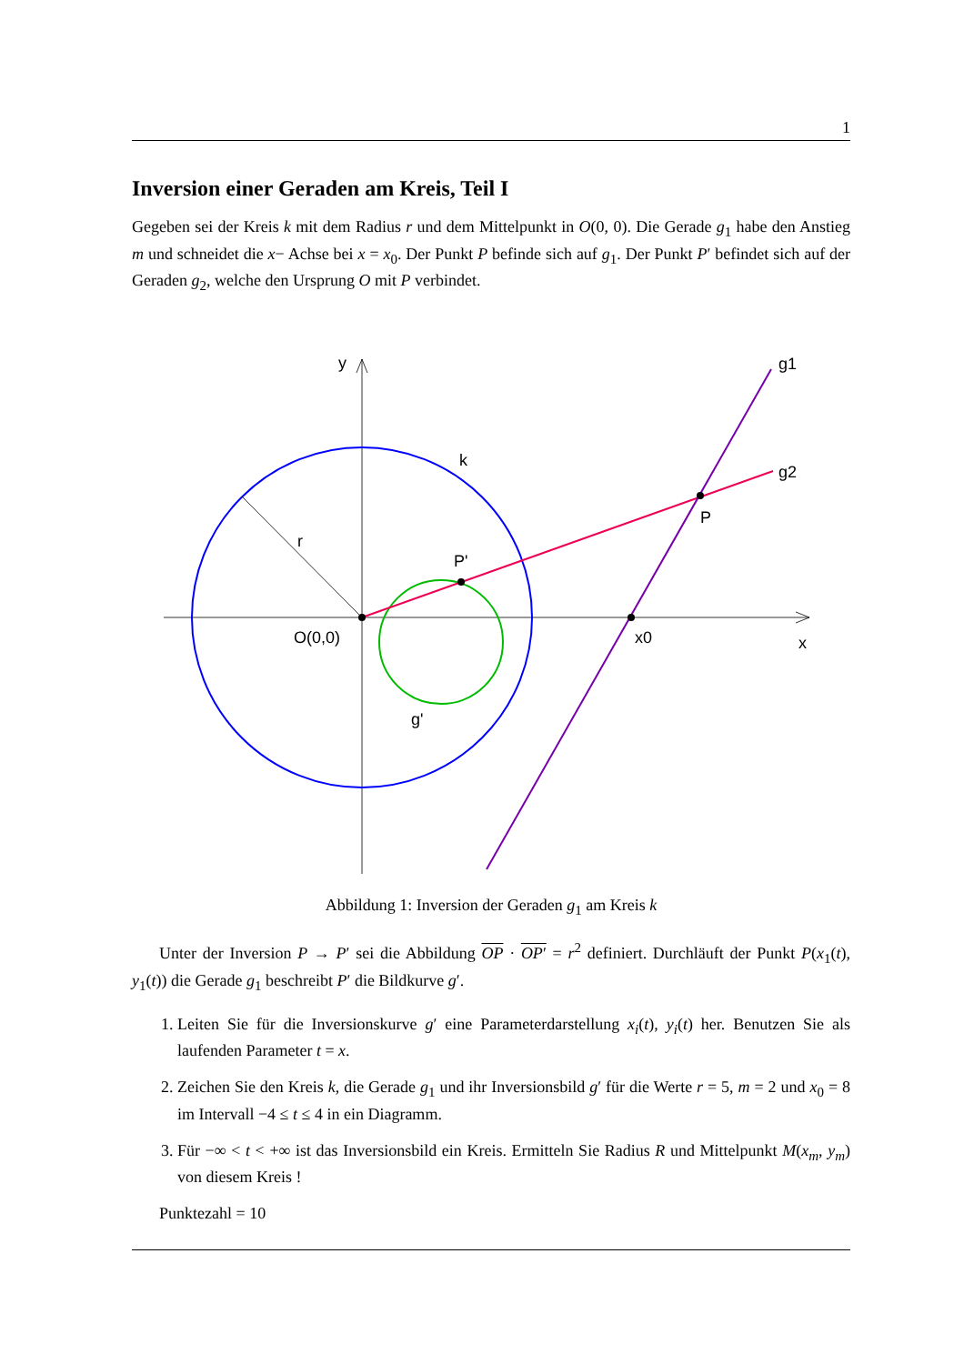1
Inversion einer Geraden am Kreis, Teil I
Gegeben sei der Kreis k mit dem Radius r und dem Mittelpunkt in O(0, 0). Die Gerade g<sub>1</sub> habe den Anstieg m und schneidet die x− Achse bei x = x<sub>0</sub>. Der Punkt P befinde sich auf g<sub>1</sub>. Der Punkt P′ befindet sich auf der Geraden g<sub>2</sub>, welche den Ursprung O mit P verbindet.
y
g1
k
g2
P
r
P'
O(0,0)
x0
x
g'
Abbildung 1: Inversion der Geraden g<sub>1</sub> am Kreis k
Unter der Inversion P → P′ sei die Abbildung OP · OP′ = r<sup>2</sup> definiert. Durchläuft der Punkt P(x<sub>1</sub>(t), y<sub>1</sub>(t)) die Gerade g<sub>1</sub> beschreibt P′ die Bildkurve g′.
1. Leiten Sie für die Inversionskurve g′ eine Parameterdarstellung x<sub>i</sub>(t), y<sub>i</sub>(t) her. Benutzen Sie als laufenden Parameter t = x.
2. Zeichen Sie den Kreis k, die Gerade g<sub>1</sub> und ihr Inversionsbild g′ für die Werte r = 5, m = 2 und x<sub>0</sub> = 8 im Intervall −4 ≤ t ≤ 4 in ein Diagramm.
3. Für −∞ < t < +∞ ist das Inversionsbild ein Kreis. Ermitteln Sie Radius R und Mittelpunkt M(x<sub>m</sub>, y<sub>m</sub>) von diesem Kreis !
Punktezahl = 10